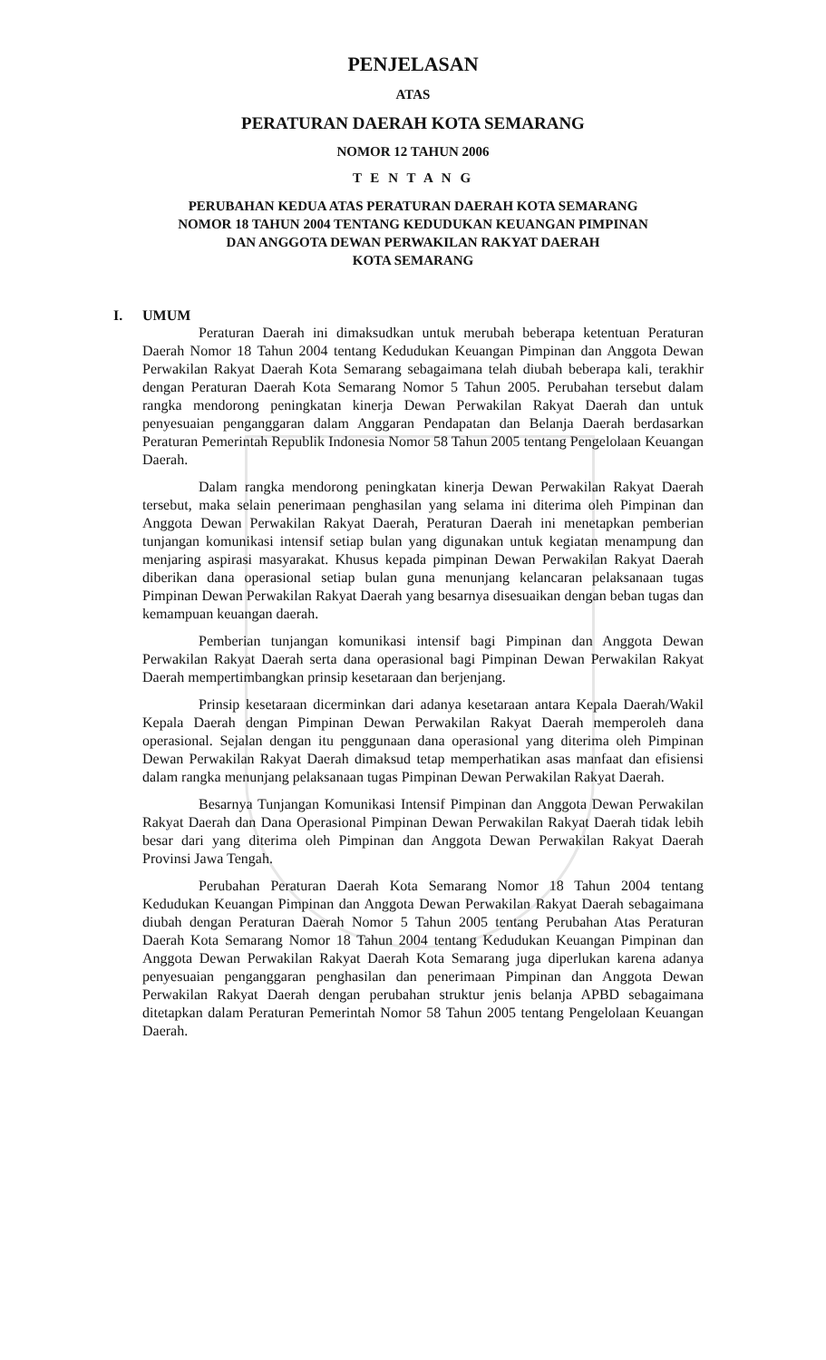PENJELASAN
ATAS
PERATURAN DAERAH KOTA SEMARANG
NOMOR 12 TAHUN 2006
T E N T A N G
PERUBAHAN KEDUA ATAS PERATURAN DAERAH KOTA SEMARANG
NOMOR 18 TAHUN 2004 TENTANG KEDUDUKAN KEUANGAN PIMPINAN
DAN ANGGOTA DEWAN PERWAKILAN RAKYAT DAERAH
KOTA SEMARANG
I. UMUM
Peraturan Daerah ini dimaksudkan untuk merubah beberapa ketentuan Peraturan Daerah Nomor 18 Tahun 2004 tentang Kedudukan Keuangan Pimpinan dan Anggota Dewan Perwakilan Rakyat Daerah Kota Semarang sebagaimana telah diubah beberapa kali, terakhir dengan Peraturan Daerah Kota Semarang Nomor 5 Tahun 2005. Perubahan tersebut dalam rangka mendorong peningkatan kinerja Dewan Perwakilan Rakyat Daerah dan untuk penyesuaian penganggaran dalam Anggaran Pendapatan dan Belanja Daerah berdasarkan Peraturan Pemerintah Republik Indonesia Nomor 58 Tahun 2005 tentang Pengelolaan Keuangan Daerah.
Dalam rangka mendorong peningkatan kinerja Dewan Perwakilan Rakyat Daerah tersebut, maka selain penerimaan penghasilan yang selama ini diterima oleh Pimpinan dan Anggota Dewan Perwakilan Rakyat Daerah, Peraturan Daerah ini menetapkan pemberian tunjangan komunikasi intensif setiap bulan yang digunakan untuk kegiatan menampung dan menjaring aspirasi masyarakat. Khusus kepada pimpinan Dewan Perwakilan Rakyat Daerah diberikan dana operasional setiap bulan guna menunjang kelancaran pelaksanaan tugas Pimpinan Dewan Perwakilan Rakyat Daerah yang besarnya disesuaikan dengan beban tugas dan kemampuan keuangan daerah.
Pemberian tunjangan komunikasi intensif bagi Pimpinan dan Anggota Dewan Perwakilan Rakyat Daerah serta dana operasional bagi Pimpinan Dewan Perwakilan Rakyat Daerah mempertimbangkan prinsip kesetaraan dan berjenjang.
Prinsip kesetaraan dicerminkan dari adanya kesetaraan antara Kepala Daerah/Wakil Kepala Daerah dengan Pimpinan Dewan Perwakilan Rakyat Daerah memperoleh dana operasional. Sejalan dengan itu penggunaan dana operasional yang diterima oleh Pimpinan Dewan Perwakilan Rakyat Daerah dimaksud tetap memperhatikan asas manfaat dan efisiensi dalam rangka menunjang pelaksanaan tugas Pimpinan Dewan Perwakilan Rakyat Daerah.
Besarnya Tunjangan Komunikasi Intensif Pimpinan dan Anggota Dewan Perwakilan Rakyat Daerah dan Dana Operasional Pimpinan Dewan Perwakilan Rakyat Daerah tidak lebih besar dari yang diterima oleh Pimpinan dan Anggota Dewan Perwakilan Rakyat Daerah Provinsi Jawa Tengah.
Perubahan Peraturan Daerah Kota Semarang Nomor 18 Tahun 2004 tentang Kedudukan Keuangan Pimpinan dan Anggota Dewan Perwakilan Rakyat Daerah sebagaimana diubah dengan Peraturan Daerah Nomor 5 Tahun 2005 tentang Perubahan Atas Peraturan Daerah Kota Semarang Nomor 18 Tahun 2004 tentang Kedudukan Keuangan Pimpinan dan Anggota Dewan Perwakilan Rakyat Daerah Kota Semarang juga diperlukan karena adanya penyesuaian penganggaran penghasilan dan penerimaan Pimpinan dan Anggota Dewan Perwakilan Rakyat Daerah dengan perubahan struktur jenis belanja APBD sebagaimana ditetapkan dalam Peraturan Pemerintah Nomor 58 Tahun 2005 tentang Pengelolaan Keuangan Daerah.